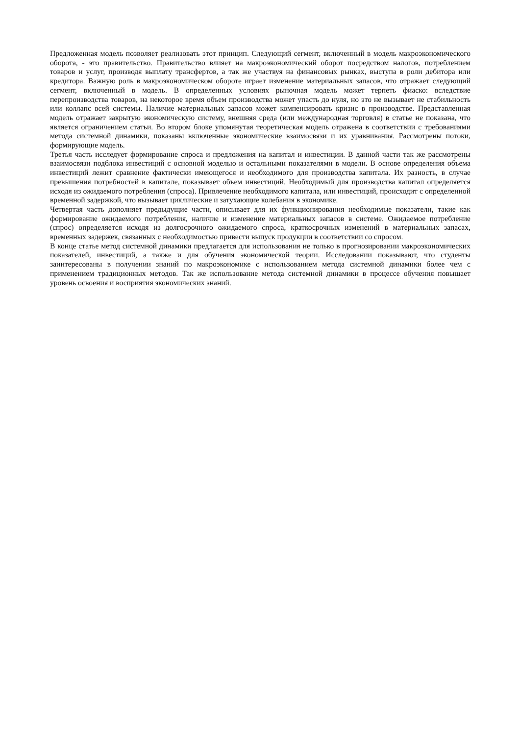Предложенная модель позволяет реализовать этот принцип. Следующий сегмент, включенный в модель макроэкономического оборота, - это правительство. Правительство влияет на макроэкономический оборот посредством налогов, потреблением товаров и услуг, производя выплату трансфертов, а так же участвуя на финансовых рынках, выступа в роли дебитора или кредитора. Важную роль в макроэкономическом обороте играет изменение материальных запасов, что отражает следующий сегмент, включенный в модель. В определенных условиях рыночная модель может терпеть фиаско: вследствие перепроизводства товаров, на некоторое время объем производства может упасть до нуля, но это не вызывает не стабильность или коллапс всей системы. Наличие материальных запасов может компенсировать кризис в производстве. Представленная модель отражает закрытую экономическую систему, внешняя среда (или международная торговля) в статье не показана, что является ограничением статьи. Во втором блоке упомянутая теоретическая модель отражена в соответствии с требованиями метода системной динамики, показаны включенные экономические взаимосвязи и их уравнивания. Рассмотрены потоки, формирующие модель.
Третья часть исследует формирование спроса и предложения на капитал и инвестиции. В данной части так же рассмотрены взаимосвязи подблока инвестиций с основной моделью и остальными показателями в модели. В основе определения объема инвестиций лежит сравнение фактически имеющегося и необходимого для производства капитала. Их разность, в случае превышения потребностей в капитале, показывает объем инвестиций. Необходимый для производства капитал определяется исходя из ожидаемого потребления (спроса). Привлечение необходимого капитала, или инвестиций, происходит с определенной временной задержкой, что вызывает циклические и затухающие колебания в экономике.
Четвертая часть дополняет предыдущие части, описывает для их функционирования необходимые показатели, такие как формирование ожидаемого потребления, наличие и изменение материальных запасов в системе. Ожидаемое потребление (спрос) определяется исходя из долгосрочного ожидаемого спроса, краткосрочных изменений в материальных запасах, временных задержек, связанных с необходимостью привести выпуск продукции в соответствии со спросом.
В конце статье метод системной динамики предлагается для использования не только в прогнозировании макроэкономических показателей, инвестиций, а также и для обучения экономической теории. Исследовании показывают, что студенты заинтересованы в получении знаний по макроэкономике с использованием метода системной динамики более чем с применением традиционных методов. Так же использование метода системной динамики в процессе обучения повышает уровень освоения и восприятия экономических знаний.